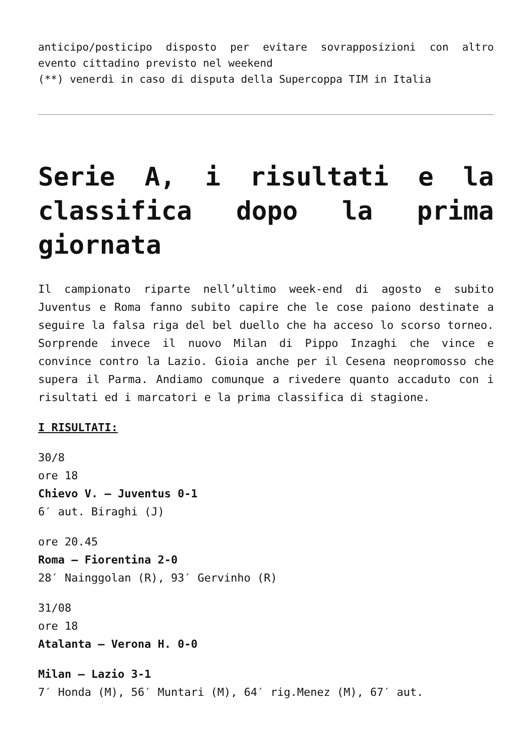anticipo/posticipo disposto per evitare sovrapposizioni con altro evento cittadino previsto nel weekend
(**) venerdì in caso di disputa della Supercoppa TIM in Italia
Serie A, i risultati e la classifica dopo la prima giornata
Il campionato riparte nell’ultimo week-end di agosto e subito Juventus e Roma fanno subito capire che le cose paiono destinate a seguire la falsa riga del bel duello che ha acceso lo scorso torneo. Sorprende invece il nuovo Milan di Pippo Inzaghi che vince e convince contro la Lazio. Gioia anche per il Cesena neopromosso che supera il Parma. Andiamo comunque a rivedere quanto accaduto con i risultati ed i marcatori e la prima classifica di stagione.
I RISULTATI:
30/8
ore 18
Chievo V. – Juventus 0-1
6′ aut. Biraghi (J)
ore 20.45
Roma – Fiorentina 2-0
28′ Nainggolan (R), 93′ Gervinho (R)
31/08
ore 18
Atalanta – Verona H. 0-0
Milan – Lazio 3-1
7′ Honda (M), 56′ Muntari (M), 64′ rig.Menez (M), 67′ aut.